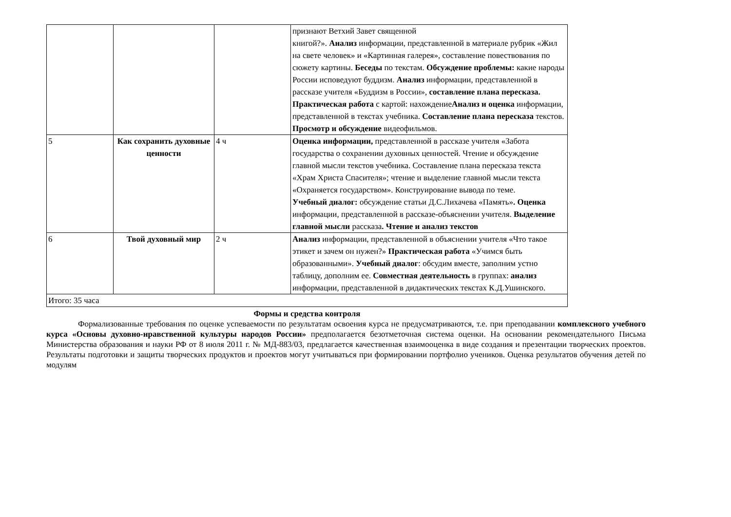| | | | признают Ветхий Завет священной книгой?». Анализ информации, представленной в материале рубрик «Жил на свете человек» и «Картинная галерея», составление повествования по сюжету картины. Беседы по текстам. Обсуждение проблемы: какие народы России исповедуют буддизм. Анализ информации, представленной в рассказе учителя «Буддизм в России», составление плана пересказа. Практическая работа с картой: нахождение Анализ и оценка информации, представленной в текстах учебника. Составление плана пересказа текстов. Просмотр и обсуждение видеофильмов. |
| 5 | Как сохранить духовные ценности | 4 ч | Оценка информации, представленной в рассказе учителя «Забота государства о сохранении духовных ценностей. Чтение и обсуждение главной мысли текстов учебника. Составление плана пересказа текста «Храм Христа Спасителя»; чтение и выделение главной мысли текста «Охраняется государством». Конструирование вывода по теме. Учебный диалог: обсуждение статьи Д.С.Лихачева «Память» . Оценка информации, представленной в рассказе-объяснении учителя. Выделение главной мысли рассказа . Чтение и анализ текстов |
| 6 | Твой духовный мир | 2 ч | Анализ информации, представленной в объяснении учителя «Что такое этикет и зачем он нужен?» Практическая работа «Учимся быть образованными». Учебный диалог : обсудим вместе, заполним устно таблицу, дополним ее. Совместная деятельность в группах: анализ информации, представленной в дидактических текстах К.Д.Ушинского. |
| Итого: 35 часа | | | |
Формы и средства контроля
Формализованные требования по оценке успеваемости по результатам освоения курса не предусматриваются, т.е. при преподавании комплексного учебного курса «Основы духовно-нравственной культуры народов России» предполагается безотметочная система оценки. На основании рекомендательного Письма Министерства образования и науки РФ от 8 июля 2011 г. № МД-883/03, предлагается качественная взаимооценка в виде создания и презентации творческих проектов. Результаты подготовки и защиты творческих продуктов и проектов могут учитываться при формировании портфолио учеников. Оценка результатов обучения детей по модулям